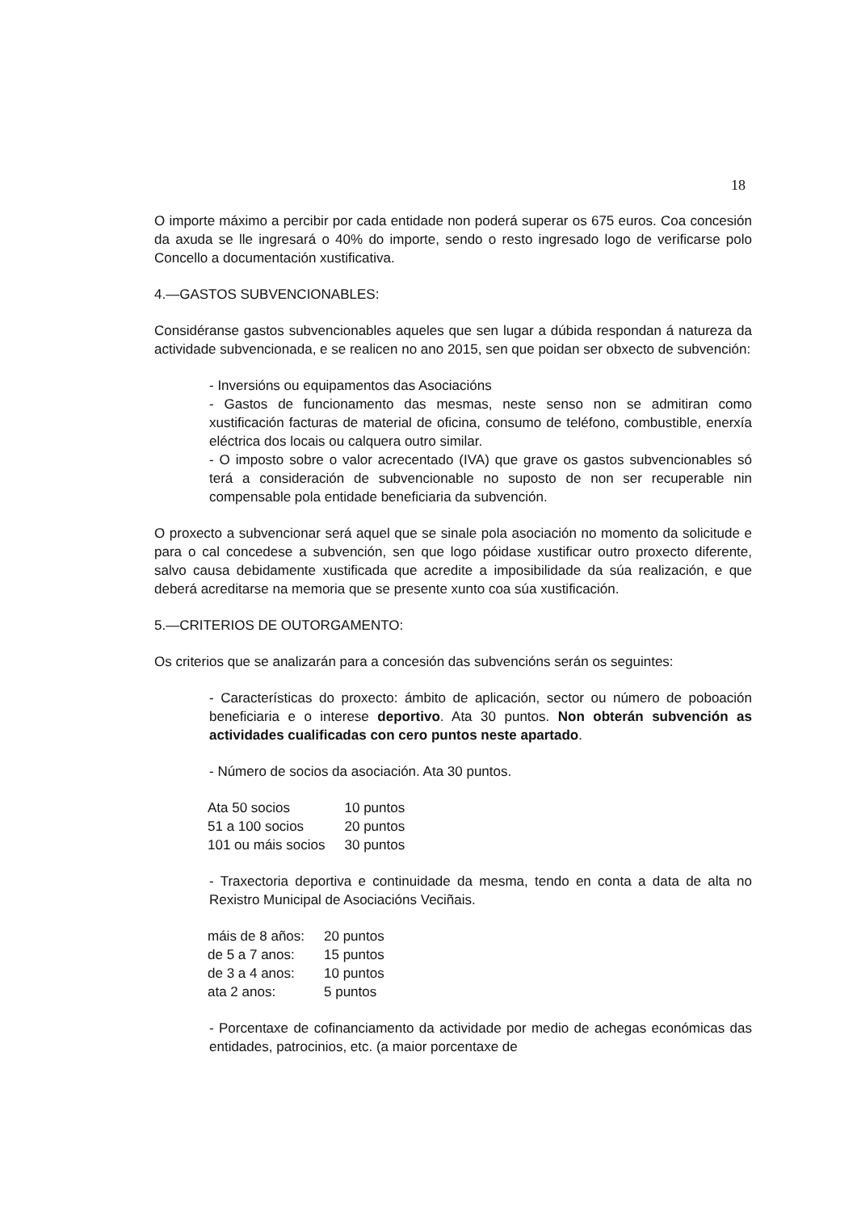18
O importe máximo a percibir por cada entidade non poderá superar os 675 euros. Coa concesión da axuda se lle ingresará o 40% do importe, sendo o resto ingresado logo de verificarse polo Concello a documentación xustificativa.
4.—GASTOS SUBVENCIONABLES:
Considéranse gastos subvencionables aqueles que sen lugar a dúbida respondan á natureza da actividade subvencionada, e se realicen no ano 2015, sen que poidan ser obxecto de subvención:
- Inversións ou equipamentos das Asociacións
- Gastos de funcionamento das mesmas, neste senso non se admitiran como xustificación facturas de material de oficina, consumo de teléfono, combustible, enerxía eléctrica dos locais ou calquera outro similar.
- O imposto sobre o valor acrecentado (IVA) que grave os gastos subvencionables só terá a consideración de subvencionable no suposto de non ser recuperable nin compensable pola entidade beneficiaria da subvención.
O proxecto a subvencionar será aquel que se sinale pola asociación no momento da solicitude e para o cal concedese a subvención, sen que logo póidase xustificar outro proxecto diferente, salvo causa debidamente xustificada que acredite a imposibilidade da súa realización, e que deberá acreditarse na memoria que se presente xunto coa súa xustificación.
5.—CRITERIOS DE OUTORGAMENTO:
Os criterios que se analizarán para a concesión das subvencións serán os seguintes:
- Características do proxecto: ámbito de aplicación, sector ou número de poboación beneficiaria e o interese deportivo. Ata 30 puntos. Non obterán subvención as actividades cualificadas con cero puntos neste apartado.
- Número de socios da asociación. Ata 30 puntos.
| Ata 50 socios | 10 puntos |
| 51 a 100 socios | 20 puntos |
| 101 ou máis socios | 30 puntos |
- Traxectoria deportiva e continuidade da mesma, tendo en conta a data de alta no Rexistro Municipal de Asociacións Veciñais.
| máis de 8 años: | 20 puntos |
| de 5 a 7 anos: | 15 puntos |
| de 3 a 4 anos: | 10 puntos |
| ata 2 anos: | 5 puntos |
- Porcentaxe de cofinanciamento da actividade por medio de achegas económicas das entidades, patrocinios, etc. (a maior porcentaxe de